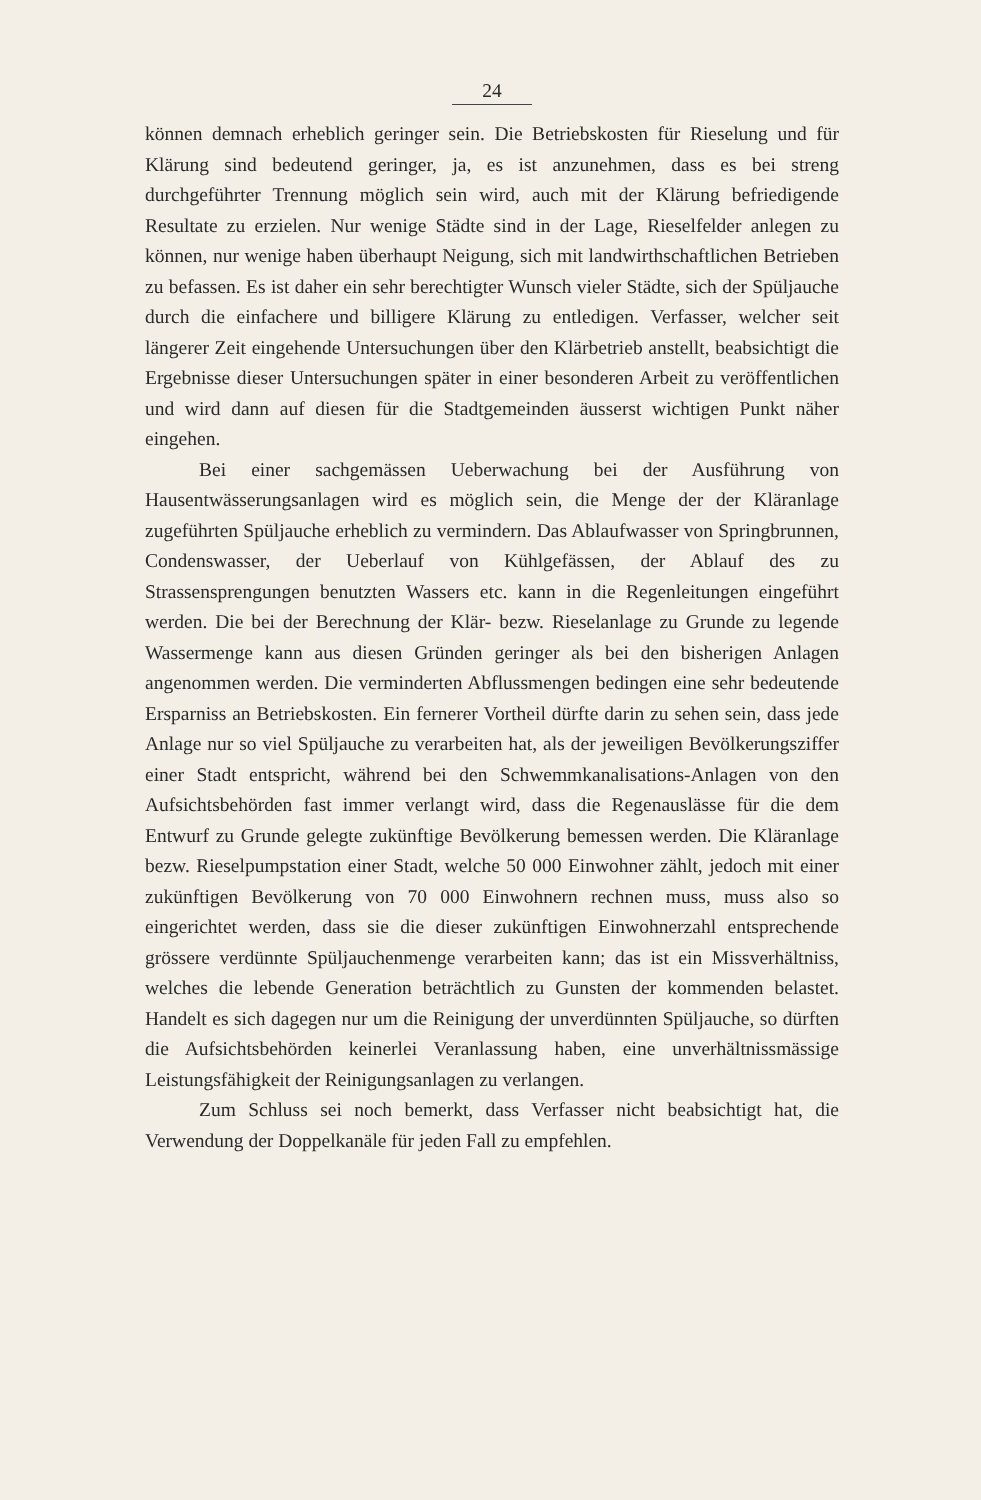24
können demnach erheblich geringer sein. Die Betriebskosten für Rieselung und für Klärung sind bedeutend geringer, ja, es ist anzunehmen, dass es bei streng durchgeführter Trennung möglich sein wird, auch mit der Klärung befriedigende Resultate zu erzielen. Nur wenige Städte sind in der Lage, Rieselfelder anlegen zu können, nur wenige haben überhaupt Neigung, sich mit landwirthschaftlichen Betrieben zu befassen. Es ist daher ein sehr berechtigter Wunsch vieler Städte, sich der Spüljauche durch die einfachere und billigere Klärung zu entledigen. Verfasser, welcher seit längerer Zeit eingehende Untersuchungen über den Klärbetrieb anstellt, beabsichtigt die Ergebnisse dieser Untersuchungen später in einer besonderen Arbeit zu veröffentlichen und wird dann auf diesen für die Stadtgemeinden äusserst wichtigen Punkt näher eingehen.
Bei einer sachgemässen Ueberwachung bei der Ausführung von Hausentwässerungsanlagen wird es möglich sein, die Menge der der Kläranlage zugeführten Spüljauche erheblich zu vermindern. Das Ablaufwasser von Springbrunnen, Condenswasser, der Ueberlauf von Kühlgefässen, der Ablauf des zu Strassensprengungen benutzten Wassers etc. kann in die Regenleitungen eingeführt werden. Die bei der Berechnung der Klär- bezw. Rieselanlage zu Grunde zu legende Wassermenge kann aus diesen Gründen geringer als bei den bisherigen Anlagen angenommen werden. Die verminderten Abflussmengen bedingen eine sehr bedeutende Ersparniss an Betriebskosten. Ein fernerer Vortheil dürfte darin zu sehen sein, dass jede Anlage nur so viel Spüljauche zu verarbeiten hat, als der jeweiligen Bevölkerungsziffer einer Stadt entspricht, während bei den Schwemmkanalisations-Anlagen von den Aufsichtsbehörden fast immer verlangt wird, dass die Regenauslässe für die dem Entwurf zu Grunde gelegte zukünftige Bevölkerung bemessen werden. Die Kläranlage bezw. Rieselpumpstation einer Stadt, welche 50 000 Einwohner zählt, jedoch mit einer zukünftigen Bevölkerung von 70 000 Einwohnern rechnen muss, muss also so eingerichtet werden, dass sie die dieser zukünftigen Einwohnerzahl entsprechende grössere verdünnte Spüljauchenmenge verarbeiten kann; das ist ein Missverhältniss, welches die lebende Generation beträchtlich zu Gunsten der kommenden belastet. Handelt es sich dagegen nur um die Reinigung der unverdünnten Spüljauche, so dürften die Aufsichtsbehörden keinerlei Veranlassung haben, eine unverhältnissmässige Leistungsfähigkeit der Reinigungsanlagen zu verlangen.
Zum Schluss sei noch bemerkt, dass Verfasser nicht beabsichtigt hat, die Verwendung der Doppelkanäle für jeden Fall zu empfehlen.